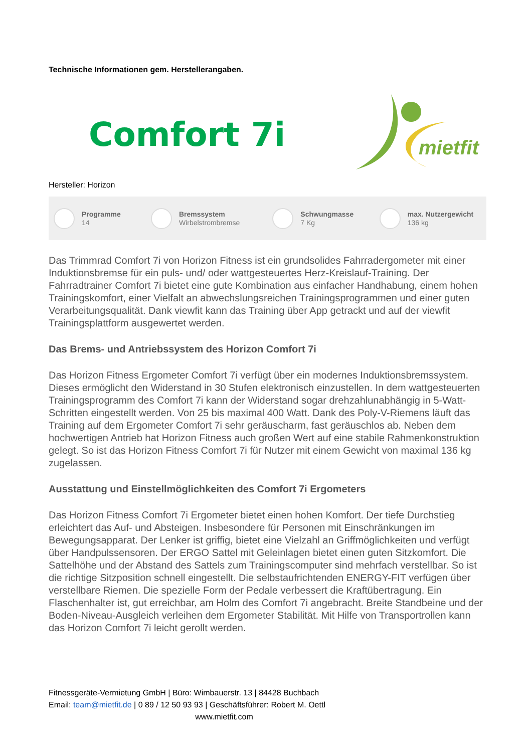Technische Informationen gem. Herstellerangaben.
Comfort 7i
mietfit
Hersteller: Horizon
Programme
14
Bremssystem
Wirbelstrombremse
Schwungmasse
7 Kg
max. Nutzergewicht
136 kg
Das Trimmrad Comfort 7i von Horizon Fitness ist ein grundsolides Fahrradergometer mit einer Induktionsbremse für ein puls- und/ oder wattgesteuertes Herz-Kreislauf-Training. Der Fahrradtrainer Comfort 7i bietet eine gute Kombination aus einfacher Handhabung, einem hohen Trainingskomfort, einer Vielfalt an abwechslungsreichen Trainingsprogrammen und einer guten Verarbeitungsqualität. Dank viewfit kann das Training über App getrackt und auf der viewfit Trainingsplattform ausgewertet werden.
Das Brems- und Antriebssystem des Horizon Comfort 7i
Das Horizon Fitness Ergometer Comfort 7i verfügt über ein modernes Induktionsbremssystem. Dieses ermöglicht den Widerstand in 30 Stufen elektronisch einzustellen. In dem wattgesteuerten Trainingsprogramm des Comfort 7i kann der Widerstand sogar drehzahlunabhängig in 5-Watt-Schritten eingestellt werden. Von 25 bis maximal 400 Watt. Dank des Poly-V-Riemens läuft das Training auf dem Ergometer Comfort 7i sehr geräuscharm, fast geräuschlos ab. Neben dem hochwertigen Antrieb hat Horizon Fitness auch großen Wert auf eine stabile Rahmenkonstruktion gelegt. So ist das Horizon Fitness Comfort 7i für Nutzer mit einem Gewicht von maximal 136 kg zugelassen.
Ausstattung und Einstellmöglichkeiten des Comfort 7i Ergometers
Das Horizon Fitness Comfort 7i Ergometer bietet einen hohen Komfort. Der tiefe Durchstieg erleichtert das Auf- und Absteigen. Insbesondere für Personen mit Einschränkungen im Bewegungsapparat. Der Lenker ist griffig, bietet eine Vielzahl an Griffmöglichkeiten und verfügt über Handpulssensoren. Der ERGO Sattel mit Geleinlagen bietet einen guten Sitzkomfort. Die Sattelhöhe und der Abstand des Sattels zum Trainingscomputer sind mehrfach verstellbar. So ist die richtige Sitzposition schnell eingestellt. Die selbstaufrichtenden ENERGY-FIT verfügen über verstellbare Riemen. Die spezielle Form der Pedale verbessert die Kraftübertragung. Ein Flaschenhalter ist, gut erreichbar, am Holm des Comfort 7i angebracht. Breite Standbeine und der Boden-Niveau-Ausgleich verleihen dem Ergometer Stabilität. Mit Hilfe von Transportrollen kann das Horizon Comfort 7i leicht gerollt werden.
Fitnessgeräte-Vermietung GmbH | Büro: Wimbauerstr. 13 | 84428 Buchbach
Email: team@mietfit.de | 0 89 / 12 50 93 93 | Geschäftsführer: Robert M. Oettl
www.mietfit.com